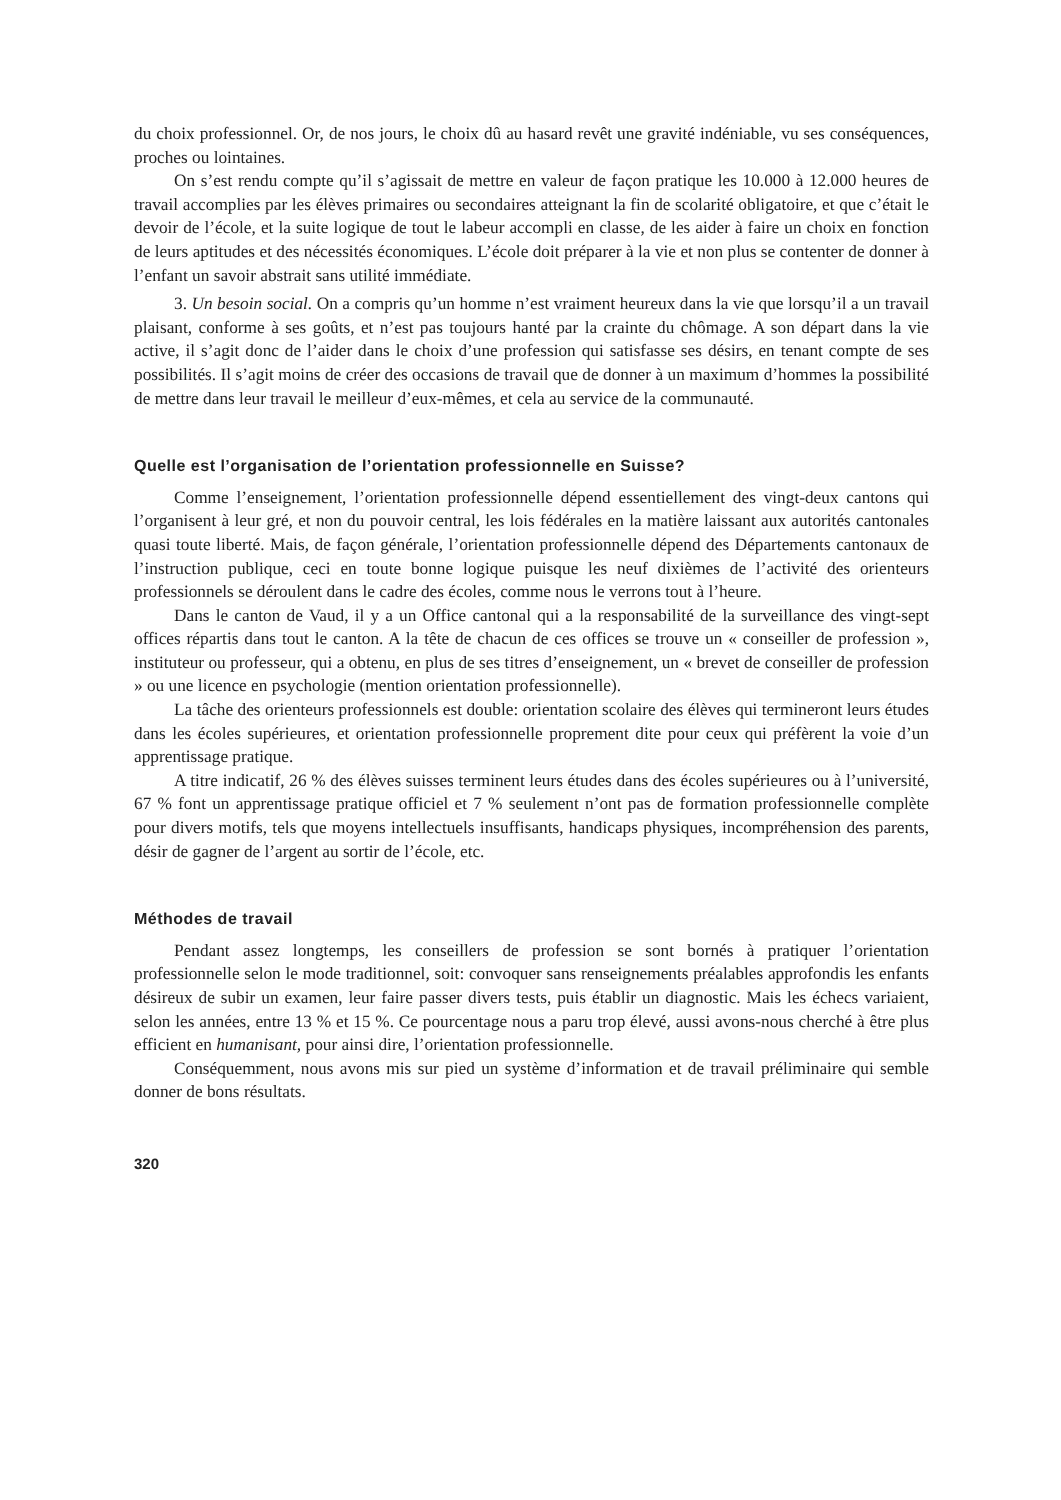du choix professionnel. Or, de nos jours, le choix dû au hasard revêt une gravité indéniable, vu ses conséquences, proches ou lointaines.
On s’est rendu compte qu’il s’agissait de mettre en valeur de façon pratique les 10.000 à 12.000 heures de travail accomplies par les élèves primaires ou secondaires atteignant la fin de scolarité obligatoire, et que c’était le devoir de l’école, et la suite logique de tout le labeur accompli en classe, de les aider à faire un choix en fonction de leurs aptitudes et des nécessités économiques. L’école doit préparer à la vie et non plus se contenter de donner à l’enfant un savoir abstrait sans utilité immédiate.
3. Un besoin social. On a compris qu’un homme n’est vraiment heureux dans la vie que lorsqu’il a un travail plaisant, conforme à ses goûts, et n’est pas toujours hanté par la crainte du chômage. A son départ dans la vie active, il s’agit donc de l’aider dans le choix d’une profession qui satisfasse ses désirs, en tenant compte de ses possibilités. Il s’agit moins de créer des occasions de travail que de donner à un maximum d’hommes la possibilité de mettre dans leur travail le meilleur d’eux-mêmes, et cela au service de la communauté.
Quelle est l’organisation de l’orientation professionnelle en Suisse?
Comme l’enseignement, l’orientation professionnelle dépend essentiellement des vingt-deux cantons qui l’organisent à leur gré, et non du pouvoir central, les lois fédérales en la matière laissant aux autorités cantonales quasi toute liberté. Mais, de façon générale, l’orientation professionnelle dépend des Départements cantonaux de l’instruction publique, ceci en toute bonne logique puisque les neuf dixièmes de l’activité des orienteurs professionnels se déroulent dans le cadre des écoles, comme nous le verrons tout à l’heure.
Dans le canton de Vaud, il y a un Office cantonal qui a la responsabilité de la surveillance des vingt-sept offices répartis dans tout le canton. A la tête de chacun de ces offices se trouve un « conseiller de profession », instituteur ou professeur, qui a obtenu, en plus de ses titres d’enseignement, un « brevet de conseiller de profession » ou une licence en psychologie (mention orientation professionnelle).
La tâche des orienteurs professionnels est double: orientation scolaire des élèves qui termineront leurs études dans les écoles supérieures, et orientation professionnelle proprement dite pour ceux qui préfèrent la voie d’un apprentissage pratique.
A titre indicatif, 26 % des élèves suisses terminent leurs études dans des écoles supérieures ou à l’université, 67 % font un apprentissage pratique officiel et 7 % seulement n’ont pas de formation professionnelle complète pour divers motifs, tels que moyens intellectuels insuffisants, handicaps physiques, incompréhension des parents, désir de gagner de l’argent au sortir de l’école, etc.
Méthodes de travail
Pendant assez longtemps, les conseillers de profession se sont bornés à pratiquer l’orientation professionnelle selon le mode traditionnel, soit: convoquer sans renseignements préalables approfondis les enfants désireux de subir un examen, leur faire passer divers tests, puis établir un diagnostic. Mais les échecs variaient, selon les années, entre 13 % et 15 %. Ce pourcentage nous a paru trop élevé, aussi avons-nous cherché à être plus efficient en humanisant, pour ainsi dire, l’orientation professionnelle.
Conséquemment, nous avons mis sur pied un système d’information et de travail préliminaire qui semble donner de bons résultats.
320